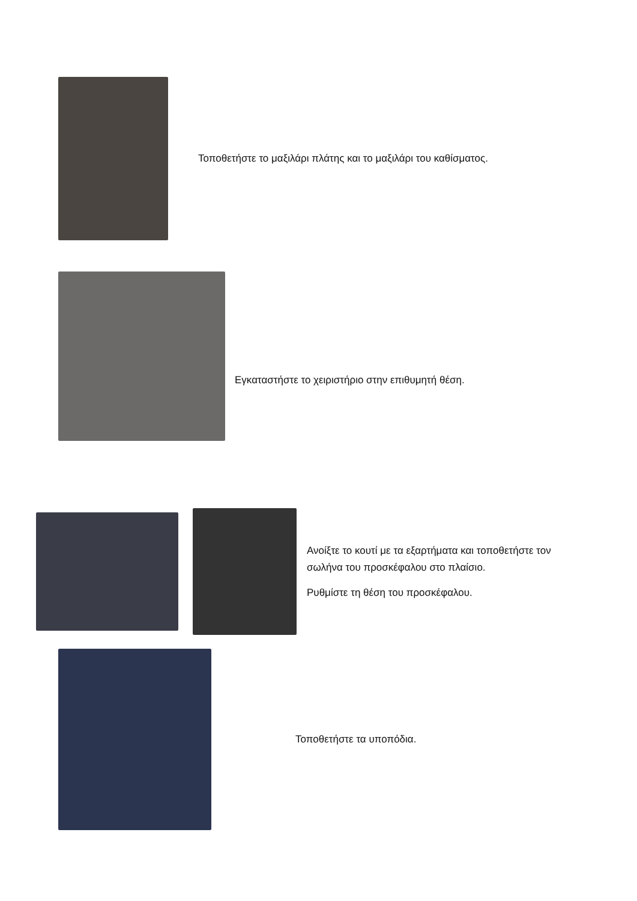Τοποθετήστε το μαξιλάρι πλάτης και το μαξιλάρι του καθίσματος.
Εγκαταστήστε το χειριστήριο στην επιθυμητή θέση.
Ανοίξτε το κουτί με τα εξαρτήματα και τοποθετήστε τον
σωλήνα του προσκέφαλου στο πλαίσιο.
Ρυθμίστε τη θέση του προσκέφαλου.
Τοποθετήστε τα υποπόδια.